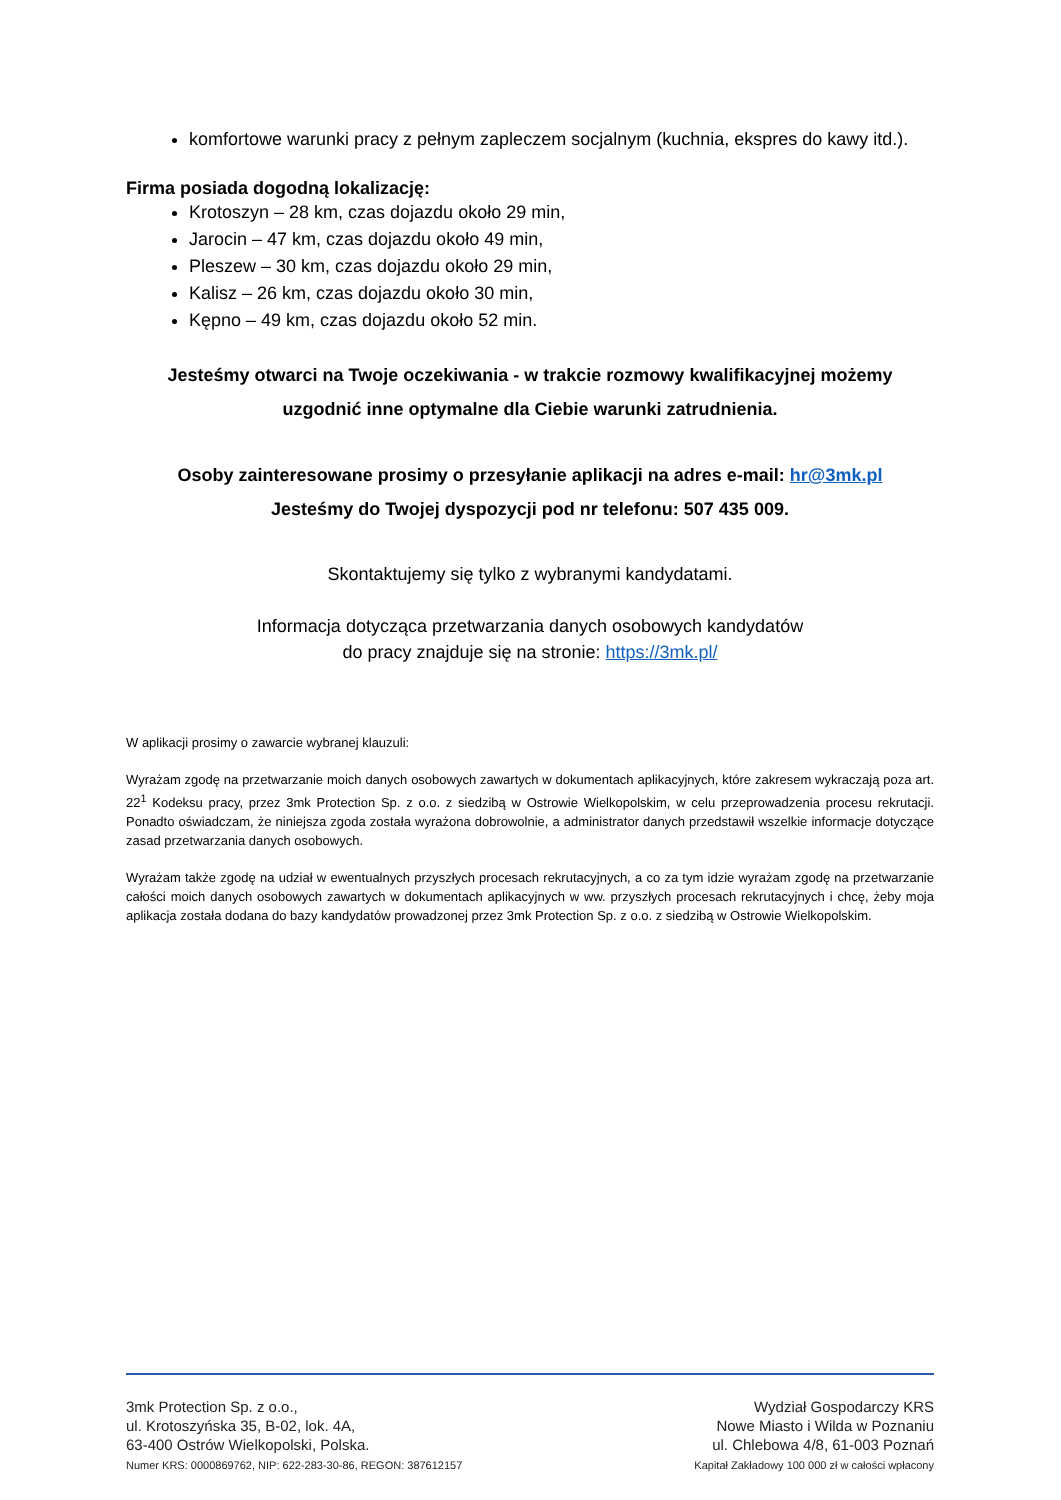komfortowe warunki pracy z pełnym zapleczem socjalnym (kuchnia, ekspres do kawy itd.).
Firma posiada dogodną lokalizację:
Krotoszyn – 28 km, czas dojazdu około 29 min,
Jarocin – 47 km, czas dojazdu około 49 min,
Pleszew – 30 km, czas dojazdu około 29 min,
Kalisz – 26 km, czas dojazdu około 30 min,
Kępno – 49 km, czas dojazdu około 52 min.
Jesteśmy otwarci na Twoje oczekiwania - w trakcie rozmowy kwalifikacyjnej możemy uzgodnić inne optymalne dla Ciebie warunki zatrudnienia.
Osoby zainteresowane prosimy o przesyłanie aplikacji na adres e-mail: hr@3mk.pl
Jesteśmy do Twojej dyspozycji pod nr telefonu: 507 435 009.
Skontaktujemy się tylko z wybranymi kandydatami.
Informacja dotycząca przetwarzania danych osobowych kandydatów
do pracy znajduje się na stronie: https://3mk.pl/
W aplikacji prosimy o zawarcie wybranej klauzuli:
Wyrażam zgodę na przetwarzanie moich danych osobowych zawartych w dokumentach aplikacyjnych, które zakresem wykraczają poza art. 22<sup>1</sup> Kodeksu pracy, przez 3mk Protection Sp. z o.o. z siedzibą w Ostrowie Wielkopolskim, w celu przeprowadzenia procesu rekrutacji. Ponadto oświadczam, że niniejsza zgoda została wyrażona dobrowolnie, a administrator danych przedstawił wszelkie informacje dotyczące zasad przetwarzania danych osobowych.
Wyrażam także zgodę na udział w ewentualnych przyszłych procesach rekrutacyjnych, a co za tym idzie wyrażam zgodę na przetwarzanie całości moich danych osobowych zawartych w dokumentach aplikacyjnych w ww. przyszłych procesach rekrutacyjnych i chcę, żeby moja aplikacja została dodana do bazy kandydatów prowadzonej przez 3mk Protection Sp. z o.o. z siedzibą w Ostrowie Wielkopolskim.
3mk Protection Sp. z o.o.,
ul. Krotoszyńska 35, B-02, lok. 4A,
63-400 Ostrów Wielkopolski, Polska.
Numer KRS: 0000869762, NIP: 622-283-30-86, REGON: 387612157
Wydział Gospodarczy KRS
Nowe Miasto i Wilda w Poznaniu
ul. Chlebowa 4/8, 61-003 Poznań
Kapitał Zakładowy 100 000 zł w całości wpłacony